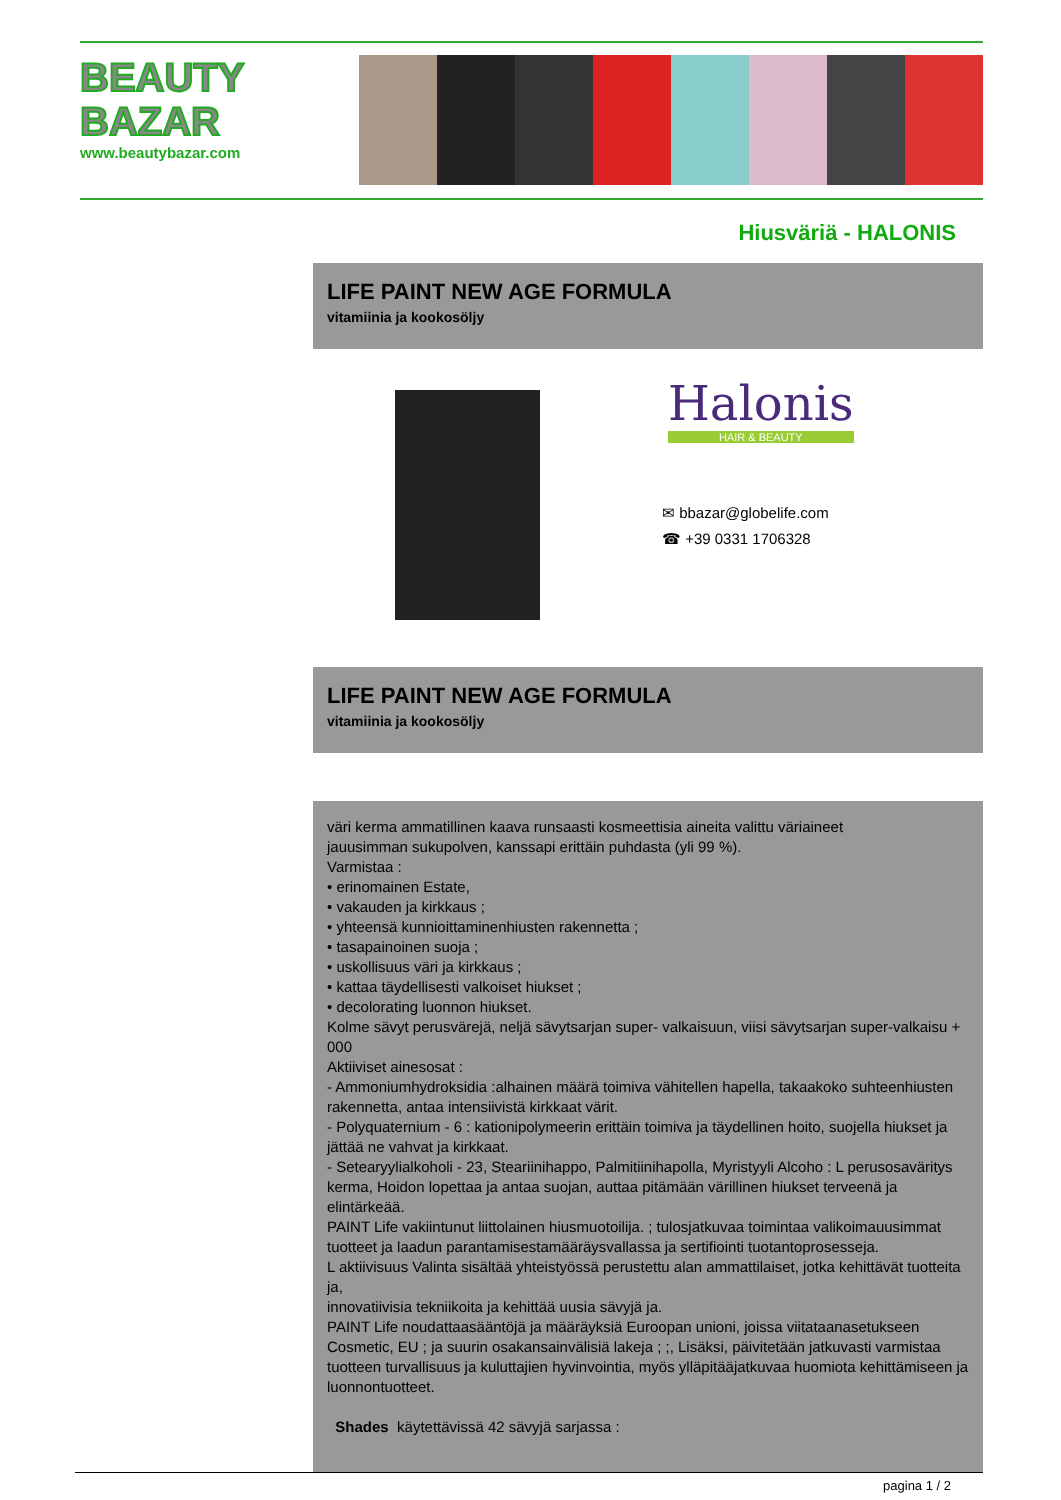BEAUTY
BAZAR
www.beautybazar.com
Hiusväriä - HALONIS
LIFE PAINT NEW AGE FORMULA
vitamiinia ja kookosöljy
Halonis
HAIR & BEAUTY
✉ bbazar@globelife.com
☎ +39 0331 1706328
LIFE PAINT NEW AGE FORMULA
vitamiinia ja kookosöljy
väri kerma ammatillinen kaava runsaasti kosmeettisia aineita valittu väriaineet
jauusimman sukupolven, kanssapi erittäin puhdasta (yli 99 %).
Varmistaa :
• erinomainen Estate,
• vakauden ja kirkkaus ;
• yhteensä kunnioittaminenhiusten rakennetta ;
• tasapainoinen suoja ;
• uskollisuus väri ja kirkkaus ;
• kattaa täydellisesti valkoiset hiukset ;
• decolorating luonnon hiukset.
Kolme sävyt perusvärejä, neljä sävytsarjan super- valkaisuun, viisi sävytsarjan super-valkaisu + 000
Aktiiviset ainesosat :
- Ammoniumhydroksidia :alhainen määrä toimiva vähitellen hapella, takaakoko suhteenhiusten rakennetta, antaa intensiivistä kirkkaat värit.
- Polyquaternium - 6 : kationipolymeerin erittäin toimiva ja täydellinen hoito, suojella hiukset ja jättää ne vahvat ja kirkkaat.
- Setearyylialkoholi - 23, Steariinihappo, Palmitiinihapolla, Myristyyli Alcoho : L perusosaväritys kerma, Hoidon lopettaa ja antaa suojan, auttaa pitämään värillinen hiukset terveenä ja elintärkeää.
PAINT Life vakiintunut liittolainen hiusmuotoilija. ; tulosjatkuvaa toimintaa valikoimauusimmat tuotteet ja laadun parantamisestamääräysvallassa ja sertifiointi tuotantoprosesseja.
L aktiivisuus Valinta sisältää yhteistyössä perustettu alan ammattilaiset, jotka kehittävät tuotteita ja,
innovatiivisia tekniikoita ja kehittää uusia sävyjä ja.
PAINT Life noudattaasääntöjä ja määräyksiä Euroopan unioni, joissa viitataanasetukseen Cosmetic, EU ; ja suurin osakansainvälisiä lakeja ; ;, Lisäksi, päivitetään jatkuvasti varmistaa tuotteen turvallisuus ja kuluttajien hyvinvointia, myös ylläpitääjatkuvaa huomiota kehittämiseen ja luonnontuotteet.
Shades käytettävissä 42 sävyjä sarjassa :
pagina 1 / 2